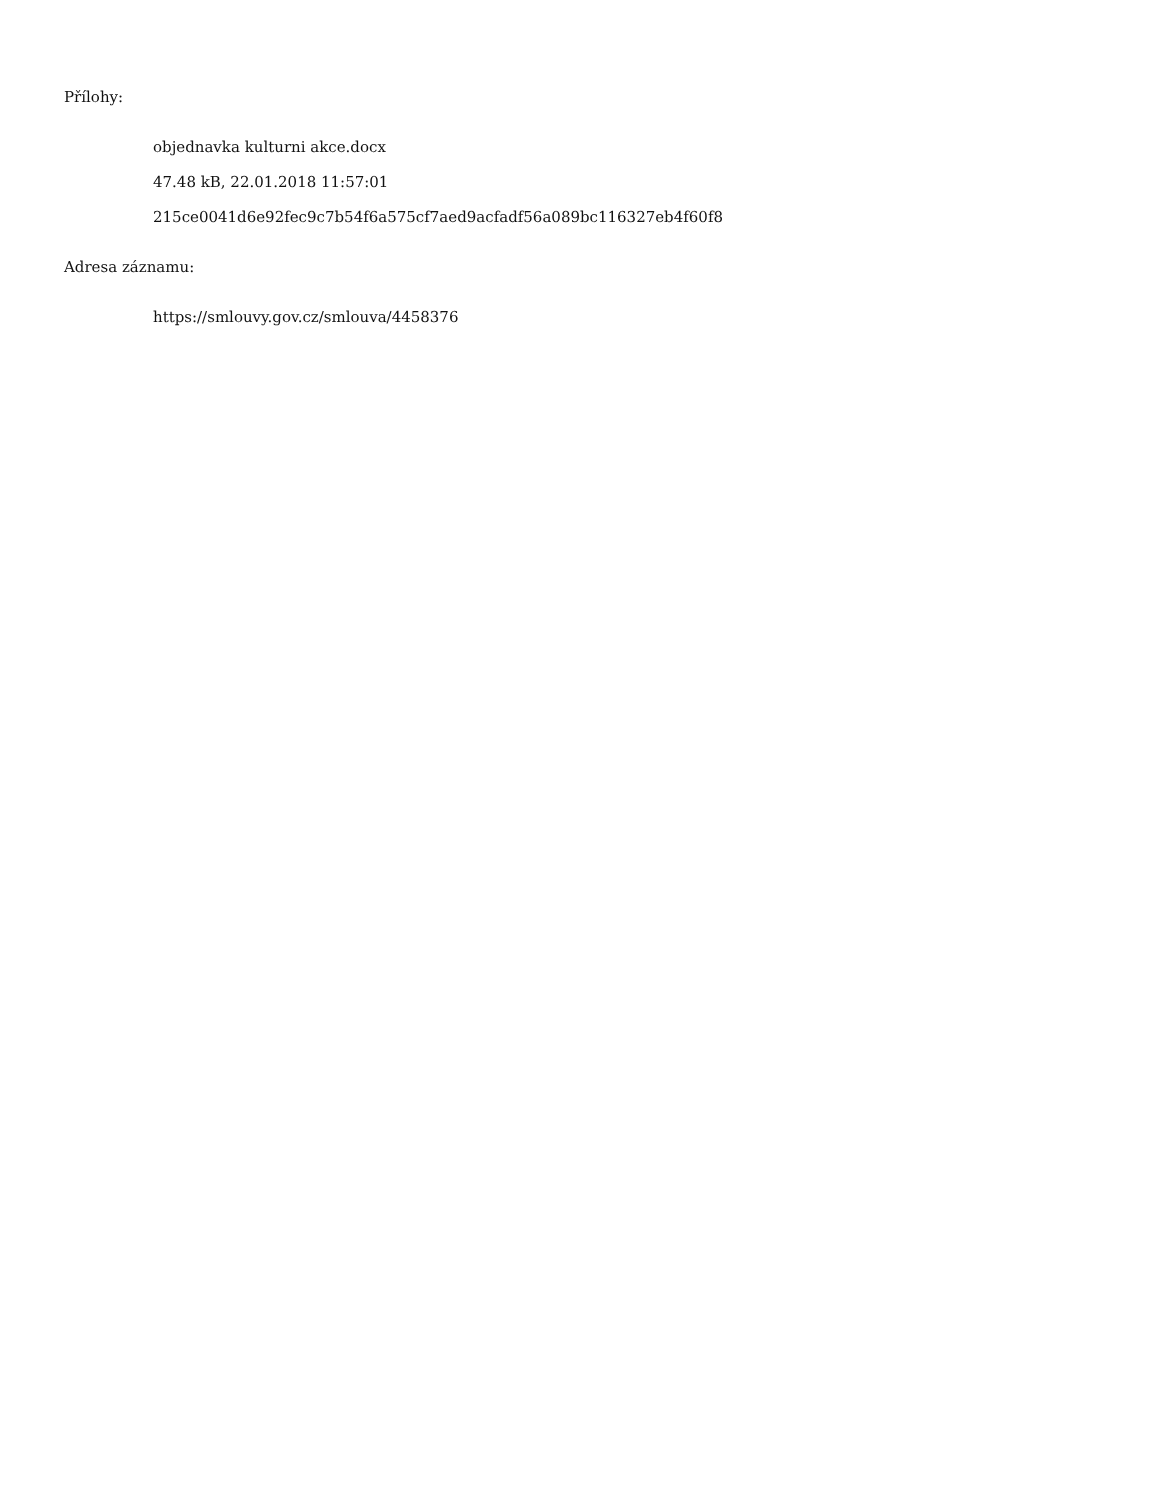Přílohy:
objednavka kulturni akce.docx
47.48 kB, 22.01.2018 11:57:01
215ce0041d6e92fec9c7b54f6a575cf7aed9acfadf56a089bc116327eb4f60f8
Adresa záznamu:
https://smlouvy.gov.cz/smlouva/4458376